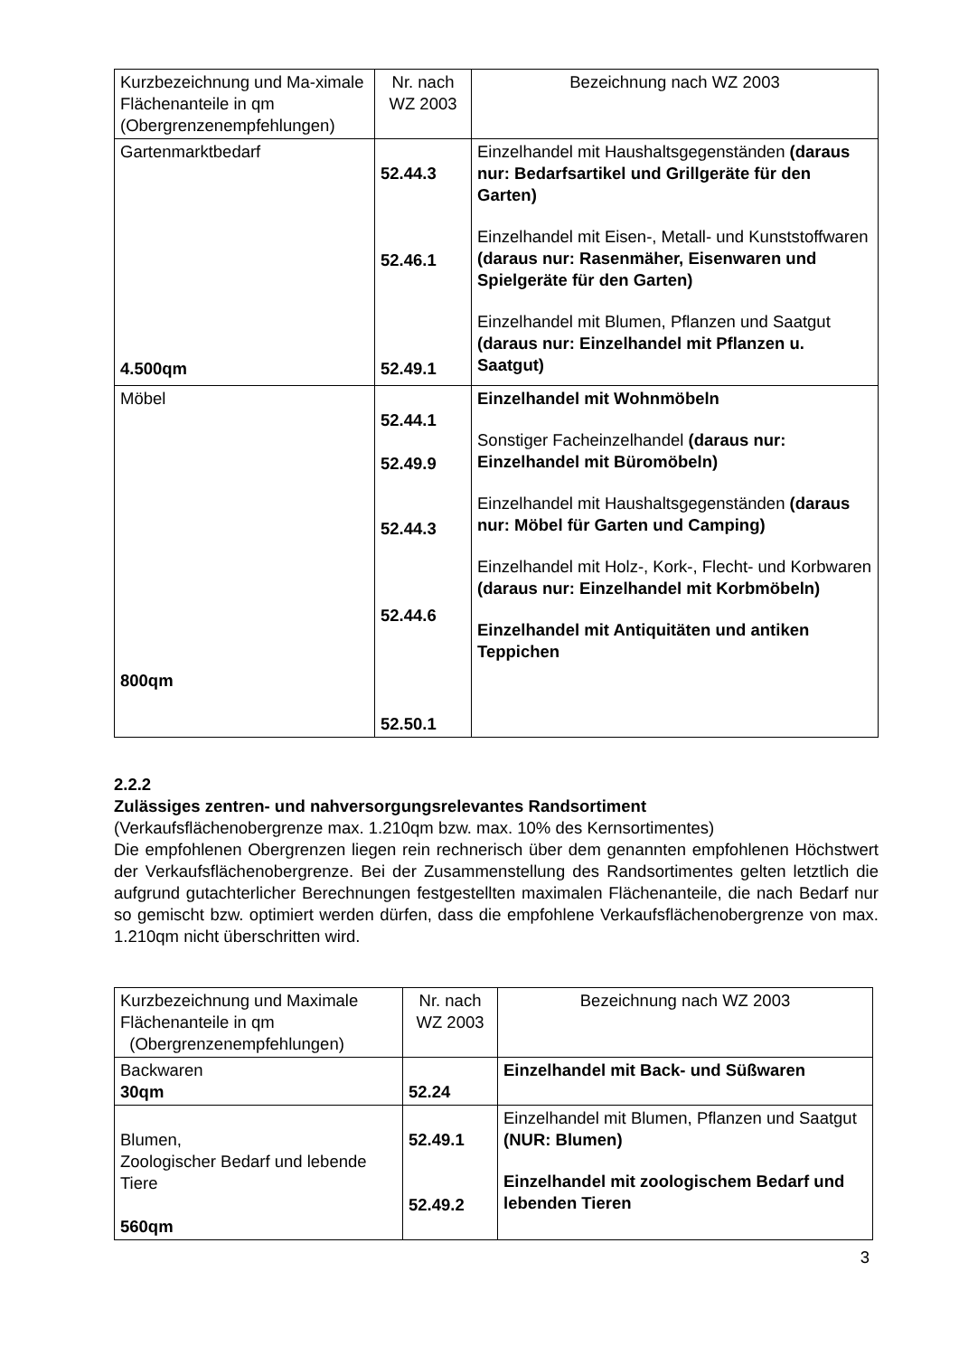| Kurzbezeichnung und Ma-ximale Flächenanteile in qm (Obergrenzenempfehlungen) | Nr. nach WZ 2003 | Bezeichnung nach WZ 2003 |
| Gartenmarktbedarf 4.500qm | 52.44.3 52.46.1 52.49.1 | Einzelhandel mit Haushaltsgegenständen (daraus nur: Bedarfsartikel und Grillgeräte für den Garten) Einzelhandel mit Eisen-, Metall- und Kunststoffwaren (daraus nur: Rasenmäher, Eisenwaren und Spielgeräte für den Garten) Einzelhandel mit Blumen, Pflanzen und Saatgut (daraus nur: Einzelhandel mit Pflanzen u. Saatgut) |
| Möbel 800qm | 52.44.1 52.49.9 52.44.3 52.44.6 52.50.1 | Einzelhandel mit Wohnmöbeln Sonstiger Facheinzelhandel (daraus nur: Einzelhandel mit Büromöbeln) Einzelhandel mit Haushaltsgegenständen (daraus nur: Möbel für Garten und Camping) Einzelhandel mit Holz-, Kork-, Flecht- und Korbwaren (daraus nur: Einzelhandel mit Korbmöbeln) Einzelhandel mit Antiquitäten und antiken Teppichen |
2.2.2
Zulässiges zentren- und nahversorgungsrelevantes Randsortiment
(Verkaufsflächenobergrenze max. 1.210qm bzw. max. 10% des Kernsortimentes)
Die empfohlenen Obergrenzen liegen rein rechnerisch über dem genannten empfohlenen Höchstwert der Verkaufsflächenobergrenze. Bei der Zusammenstellung des Randsortimentes gelten letztlich die aufgrund gutachterlicher Berechnungen festgestellten maximalen Flächenanteile, die nach Bedarf nur so gemischt bzw. optimiert werden dürfen, dass die empfohlene Verkaufsflächenobergrenze von max. 1.210qm nicht überschritten wird.
| Kurzbezeichnung und Maximale Flächenanteile in qm (Obergrenzenempfehlungen) | Nr. nach WZ 2003 | Bezeichnung nach WZ 2003 |
| Backwaren 30qm | 52.24 | Einzelhandel mit Back- und Süßwaren |
| Blumen, Zoologischer Bedarf und lebende Tiere 560qm | 52.49.1 52.49.2 | Einzelhandel mit Blumen, Pflanzen und Saatgut (NUR: Blumen) Einzelhandel mit zoologischem Bedarf und lebenden Tieren |
3